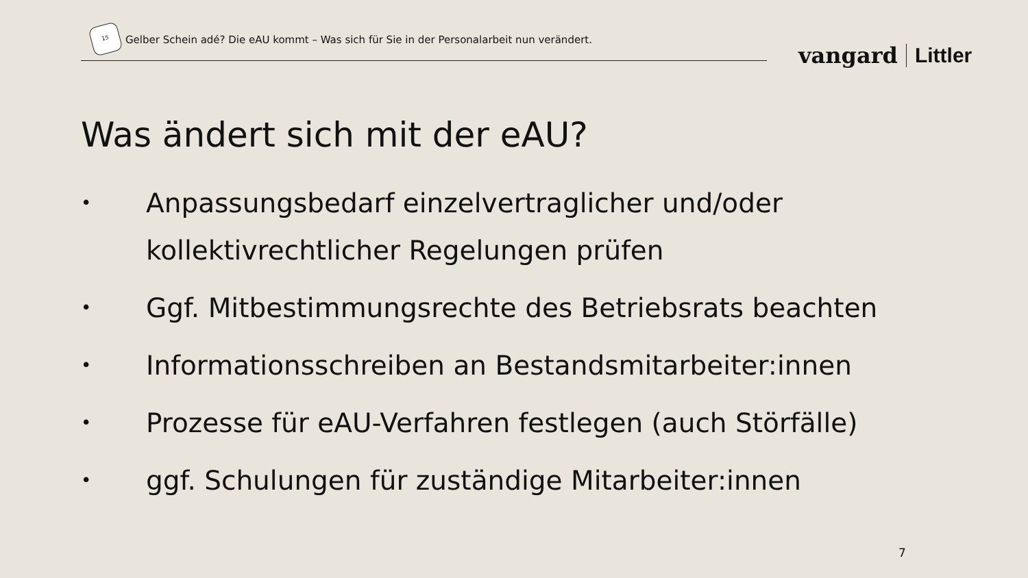15
Gelber Schein adé? Die eAU kommt – Was sich für Sie in der Personalarbeit nun verändert.
vangard Littler
Was ändert sich mit der eAU?
• Anpassungsbedarf einzelvertraglicher und/oder kollektivrechtlicher Regelungen prüfen
• Ggf. Mitbestimmungsrechte des Betriebsrats beachten
• Informationsschreiben an Bestandsmitarbeiter:innen
• Prozesse für eAU-Verfahren festlegen (auch Störfälle)
• ggf. Schulungen für zuständige Mitarbeiter:innen
7